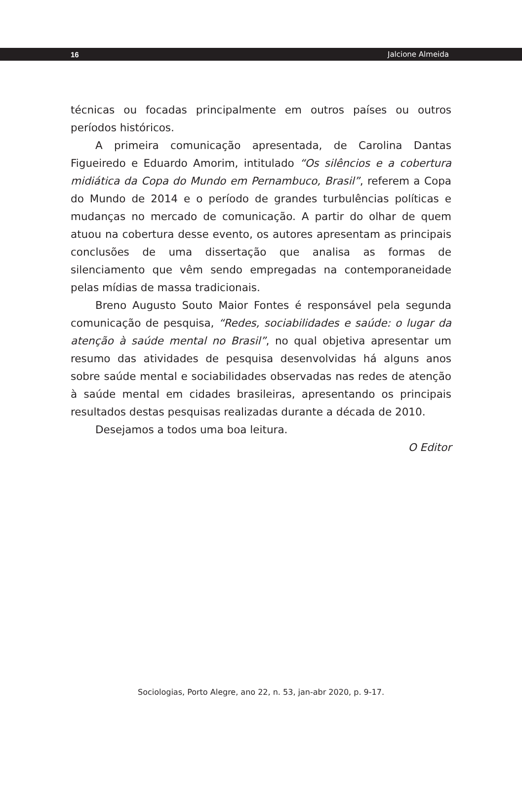16 Jalcione Almeida
técnicas ou focadas principalmente em outros países ou outros períodos históricos.
A primeira comunicação apresentada, de Carolina Dantas Figueiredo e Eduardo Amorim, intitulado “Os silêncios e a cobertura midiática da Copa do Mundo em Pernambuco, Brasil”, referem a Copa do Mundo de 2014 e o período de grandes turbulências políticas e mudanças no mercado de comunicação. A partir do olhar de quem atuou na cobertura desse evento, os autores apresentam as principais conclusões de uma dissertação que analisa as formas de silenciamento que vêm sendo empregadas na contemporaneidade pelas mídias de massa tradicionais.
Breno Augusto Souto Maior Fontes é responsável pela segunda comunicação de pesquisa, “Redes, sociabilidades e saúde: o lugar da atenção à saúde mental no Brasil”, no qual objetiva apresentar um resumo das atividades de pesquisa desenvolvidas há alguns anos sobre saúde mental e sociabilidades observadas nas redes de atenção à saúde mental em cidades brasileiras, apresentando os principais resultados destas pesquisas realizadas durante a década de 2010.
Desejamos a todos uma boa leitura.
O Editor
Sociologias, Porto Alegre, ano 22, n. 53, jan-abr 2020, p. 9-17.